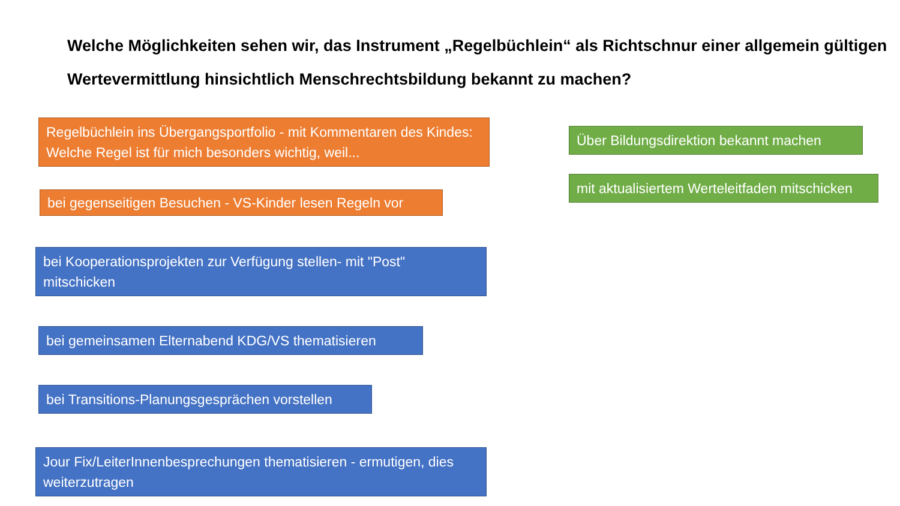Welche Möglichkeiten sehen wir, das Instrument „Regelbüchlein“ als Richtschnur einer allgemein gültigen Wertevermittlung hinsichtlich Menschrechtsbildung bekannt zu machen?
Regelbüchlein ins Übergangsportfolio - mit Kommentaren des Kindes: Welche Regel ist für mich besonders wichtig, weil...
bei gegenseitigen Besuchen - VS-Kinder lesen Regeln vor
bei Kooperationsprojekten zur Verfügung stellen- mit "Post" mitschicken
bei gemeinsamen Elternabend KDG/VS thematisieren
bei Transitions-Planungsgesprächen vorstellen
Jour Fix/LeiterInnenbesprechungen thematisieren - ermutigen, dies weiterzutragen
Über Bildungsdirektion bekannt machen
mit aktualisiertem Werteleitfaden mitschicken